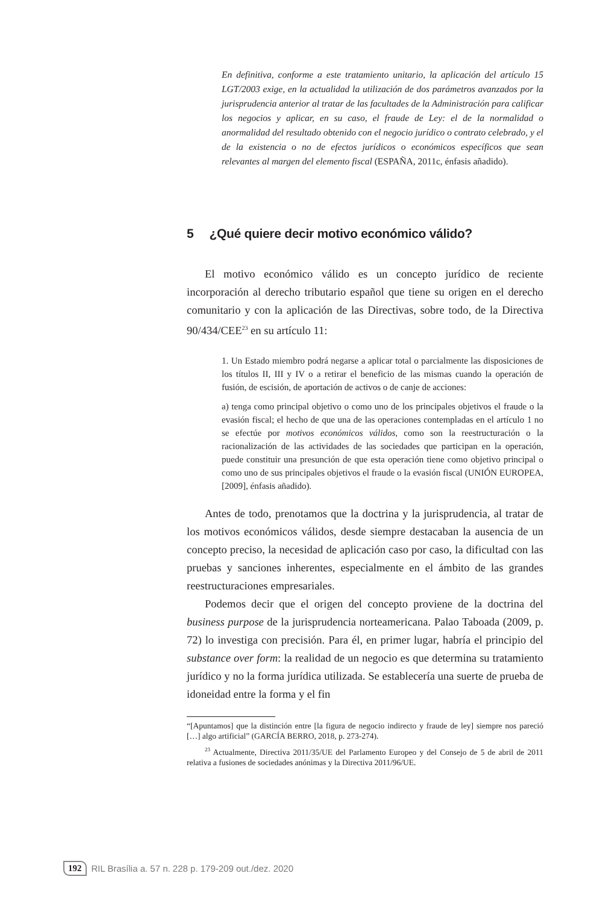En definitiva, conforme a este tratamiento unitario, la aplicación del artículo 15 LGT/2003 exige, en la actualidad la utilización de dos parámetros avanzados por la jurisprudencia anterior al tratar de las facultades de la Administración para calificar los negocios y aplicar, en su caso, el fraude de Ley: el de la normalidad o anormalidad del resultado obtenido con el negocio jurídico o contrato celebrado, y el de la existencia o no de efectos jurídicos o económicos específicos que sean relevantes al margen del elemento fiscal (ESPAÑA, 2011c, énfasis añadido).
5 ¿Qué quiere decir motivo económico válido?
El motivo económico válido es un concepto jurídico de reciente incorporación al derecho tributario español que tiene su origen en el derecho comunitario y con la aplicación de las Directivas, sobre todo, de la Directiva 90/434/CEE<sup>23</sup> en su artículo 11:
1. Un Estado miembro podrá negarse a aplicar total o parcialmente las disposiciones de los títulos II, III y IV o a retirar el beneficio de las mismas cuando la operación de fusión, de escisión, de aportación de activos o de canje de acciones:
a) tenga como principal objetivo o como uno de los principales objetivos el fraude o la evasión fiscal; el hecho de que una de las operaciones contempladas en el artículo 1 no se efectúe por motivos económicos válidos, como son la reestructuración o la racionalización de las actividades de las sociedades que participan en la operación, puede constituir una presunción de que esta operación tiene como objetivo principal o como uno de sus principales objetivos el fraude o la evasión fiscal (UNIÓN EUROPEA, [2009], énfasis añadido).
Antes de todo, prenotamos que la doctrina y la jurisprudencia, al tratar de los motivos económicos válidos, desde siempre destacaban la ausencia de un concepto preciso, la necesidad de aplicación caso por caso, la dificultad con las pruebas y sanciones inherentes, especialmente en el ámbito de las grandes reestructuraciones empresariales.
Podemos decir que el origen del concepto proviene de la doctrina del business purpose de la jurisprudencia norteamericana. Palao Taboada (2009, p. 72) lo investiga con precisión. Para él, en primer lugar, habría el principio del substance over form: la realidad de un negocio es que determina su tratamiento jurídico y no la forma jurídica utilizada. Se establecería una suerte de prueba de idoneidad entre la forma y el fin
“[Apuntamos] que la distinción entre [la figura de negocio indirecto y fraude de ley] siempre nos pareció […] algo artificial” (GARCÍA BERRO, 2018, p. 273-274).
<sup>23</sup> Actualmente, Directiva 2011/35/UE del Parlamento Europeo y del Consejo de 5 de abril de 2011 relativa a fusiones de sociedades anónimas y la Directiva 2011/96/UE.
192 RIL Brasília a. 57 n. 228 p. 179-209 out./dez. 2020